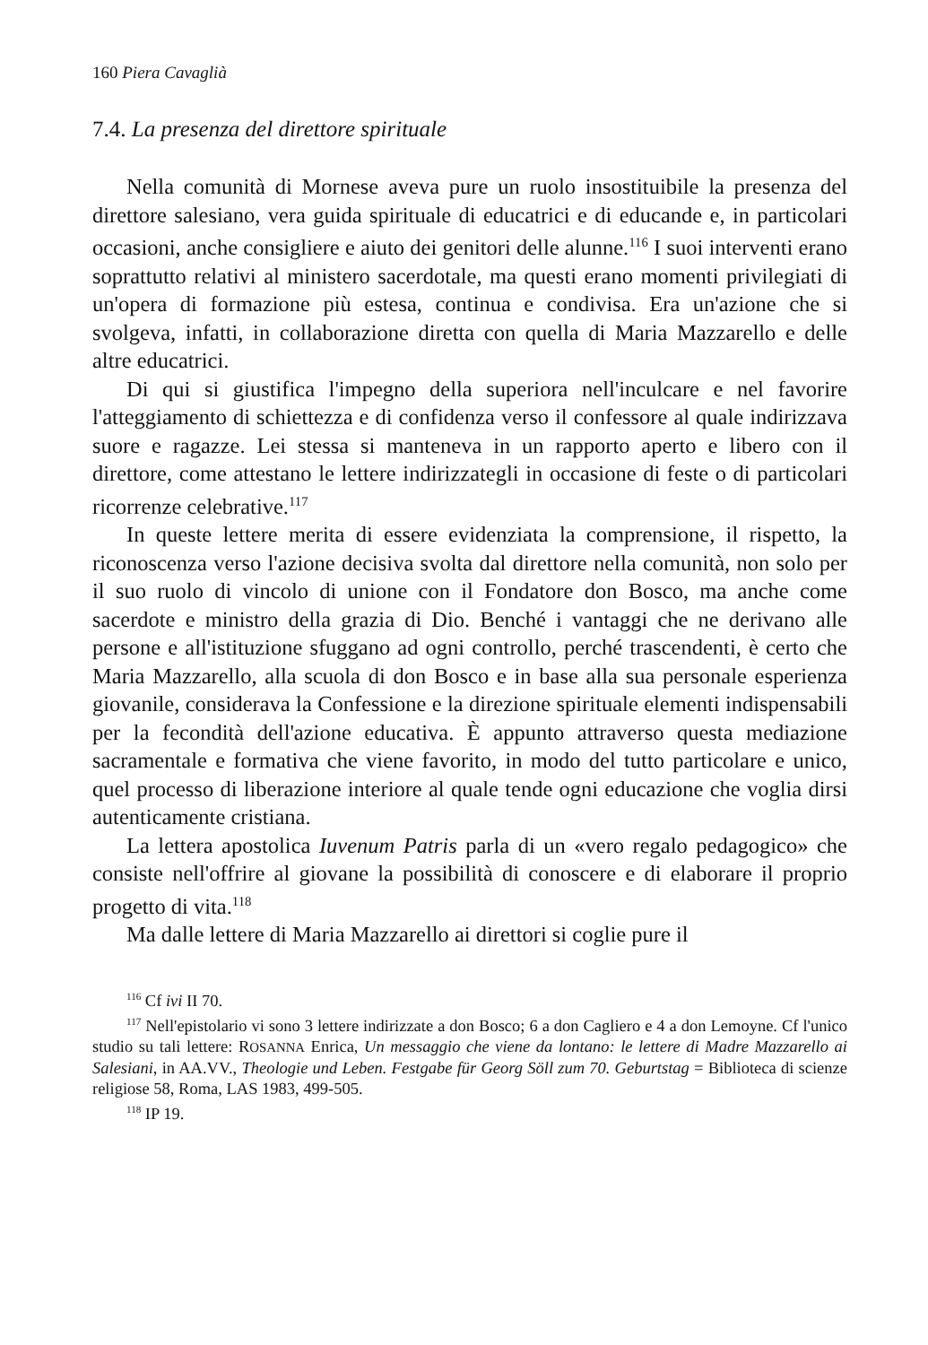160 Piera Cavaglià
7.4. La presenza del direttore spirituale
Nella comunità di Mornese aveva pure un ruolo insostituibile la presenza del direttore salesiano, vera guida spirituale di educatrici e di educande e, in particolari occasioni, anche consigliere e aiuto dei genitori delle alunne.<sup>116</sup> I suoi interventi erano soprattutto relativi al ministero sacerdotale, ma questi erano momenti privilegiati di un'opera di formazione più estesa, continua e condivisa. Era un'azione che si svolgeva, infatti, in collaborazione diretta con quella di Maria Mazzarello e delle altre educatrici.
Di qui si giustifica l'impegno della superiora nell'inculcare e nel favorire l'atteggiamento di schiettezza e di confidenza verso il confessore al quale indirizzava suore e ragazze. Lei stessa si manteneva in un rapporto aperto e libero con il direttore, come attestano le lettere indirizzategli in occasione di feste o di particolari ricorrenze celebrative.<sup>117</sup>
In queste lettere merita di essere evidenziata la comprensione, il rispetto, la riconoscenza verso l'azione decisiva svolta dal direttore nella comunità, non solo per il suo ruolo di vincolo di unione con il Fondatore don Bosco, ma anche come sacerdote e ministro della grazia di Dio. Benché i vantaggi che ne derivano alle persone e all'istituzione sfuggano ad ogni controllo, perché trascendenti, è certo che Maria Mazzarello, alla scuola di don Bosco e in base alla sua personale esperienza giovanile, considerava la Confessione e la direzione spirituale elementi indispensabili per la fecondità dell'azione educativa. È appunto attraverso questa mediazione sacramentale e formativa che viene favorito, in modo del tutto particolare e unico, quel processo di liberazione interiore al quale tende ogni educazione che voglia dirsi autenticamente cristiana.
La lettera apostolica Iuvenum Patris parla di un «vero regalo pedagogico» che consiste nell'offrire al giovane la possibilità di conoscere e di elaborare il proprio progetto di vita.<sup>118</sup>
Ma dalle lettere di Maria Mazzarello ai direttori si coglie pure il
<sup>116</sup> Cf ivi II 70.
<sup>117</sup> Nell'epistolario vi sono 3 lettere indirizzate a don Bosco; 6 a don Cagliero e 4 a don Lemoyne. Cf l'unico studio su tali lettere: ROSANNA Enrica, Un messaggio che viene da lontano: le lettere di Madre Mazzarello ai Salesiani, in AA.VV., Theologie und Leben. Festgabe für Georg Söll zum 70. Geburtstag = Biblioteca di scienze religiose 58, Roma, LAS 1983, 499-505.
<sup>118</sup> IP 19.